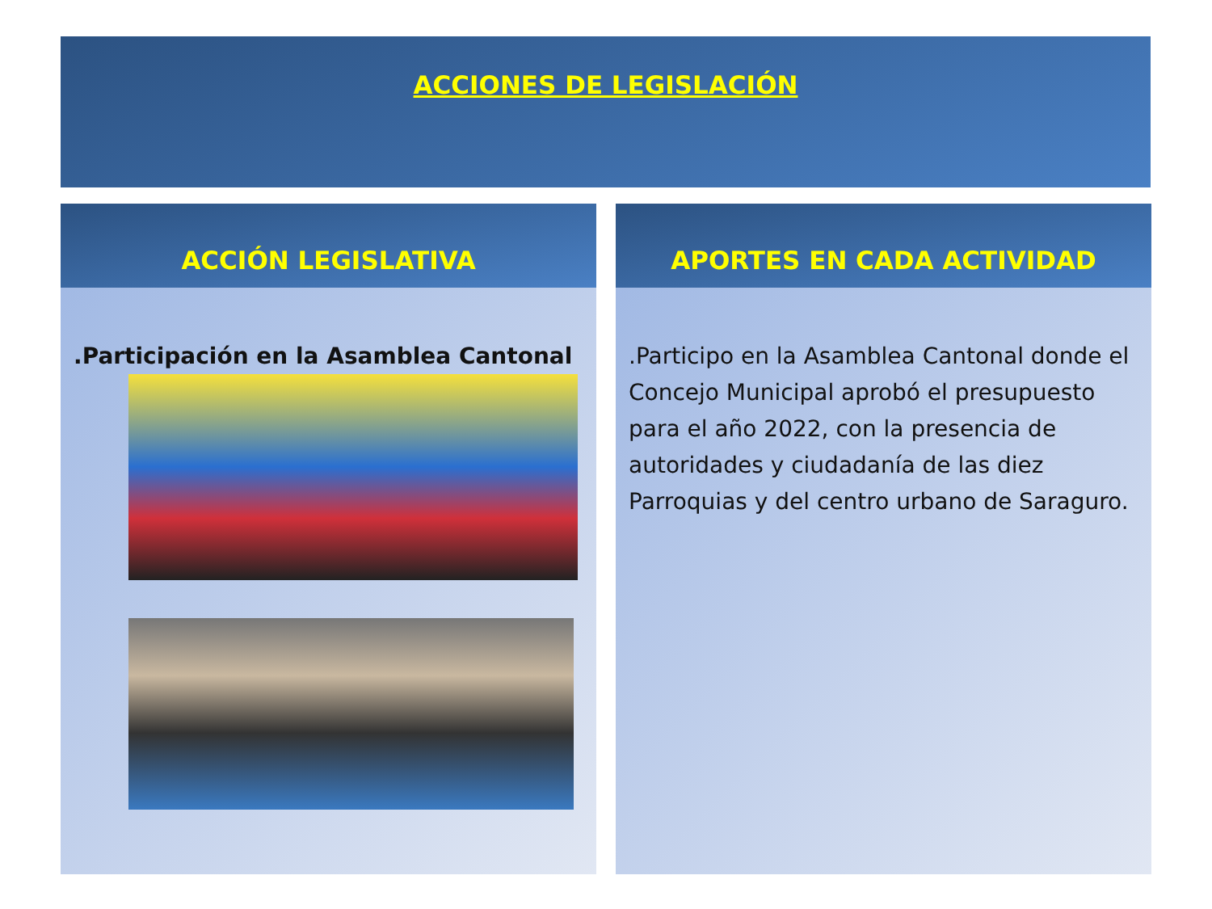ACCIONES DE LEGISLACIÓN
ACCIÓN LEGISLATIVA
.Participación en la Asamblea Cantonal
APORTES EN CADA ACTIVIDAD
.Participo en la Asamblea Cantonal donde el Concejo Municipal aprobó el presupuesto para el año 2022, con la presencia de autoridades y ciudadanía de las diez Parroquias y del centro urbano de Saraguro.